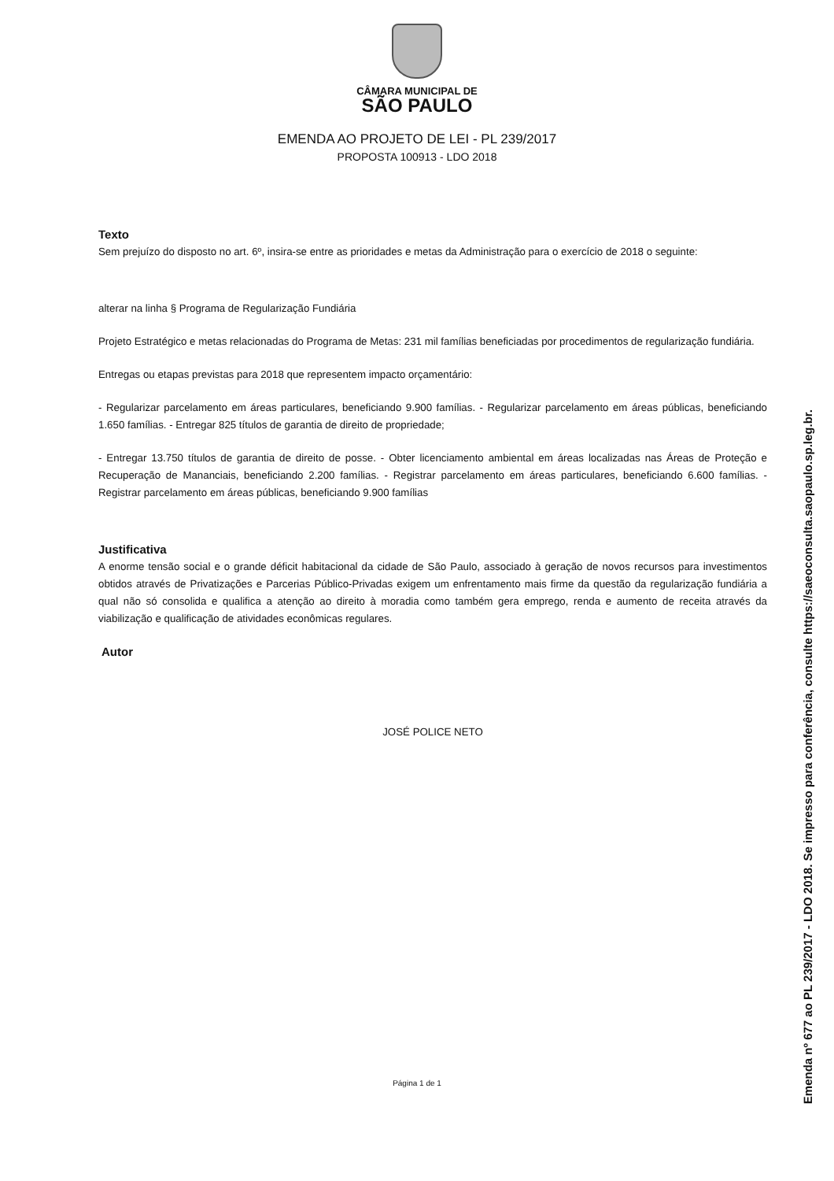CÂMARA MUNICIPAL DE
SÃO PAULO
EMENDA AO PROJETO DE LEI - PL 239/2017
PROPOSTA 100913 - LDO 2018
Texto
Sem prejuízo do disposto no art. 6º, insira-se entre as prioridades e metas da Administração para o exercício de 2018 o seguinte:
alterar na linha § Programa de Regularização Fundiária
Projeto Estratégico e metas relacionadas do Programa de Metas: 231 mil famílias beneficiadas por procedimentos de regularização fundiária.
Entregas ou etapas previstas para 2018 que representem impacto orçamentário:
- Regularizar parcelamento em áreas particulares, beneficiando 9.900 famílias. - Regularizar parcelamento em áreas públicas, beneficiando 1.650 famílias. - Entregar 825 títulos de garantia de direito de propriedade;
- Entregar 13.750 títulos de garantia de direito de posse. - Obter licenciamento ambiental em áreas localizadas nas Áreas de Proteção e Recuperação de Mananciais, beneficiando 2.200 famílias. - Registrar parcelamento em áreas particulares, beneficiando 6.600 famílias. - Registrar parcelamento em áreas públicas, beneficiando 9.900 famílias
Justificativa
A enorme tensão social e o grande déficit habitacional da cidade de São Paulo, associado à geração de novos recursos para investimentos obtidos através de Privatizações e Parcerias Público-Privadas exigem um enfrentamento mais firme da questão da regularização fundiária a qual não só consolida e qualifica a atenção ao direito à moradia como também gera emprego, renda e aumento de receita através da viabilização e qualificação de atividades econômicas regulares.
Autor
JOSÉ POLICE NETO
Página 1 de 1
Emenda nº 677 ao PL 239/2017 - LDO 2018. Se impresso para conferência, consulte https://saeoconsulta.saopaulo.sp.leg.br.